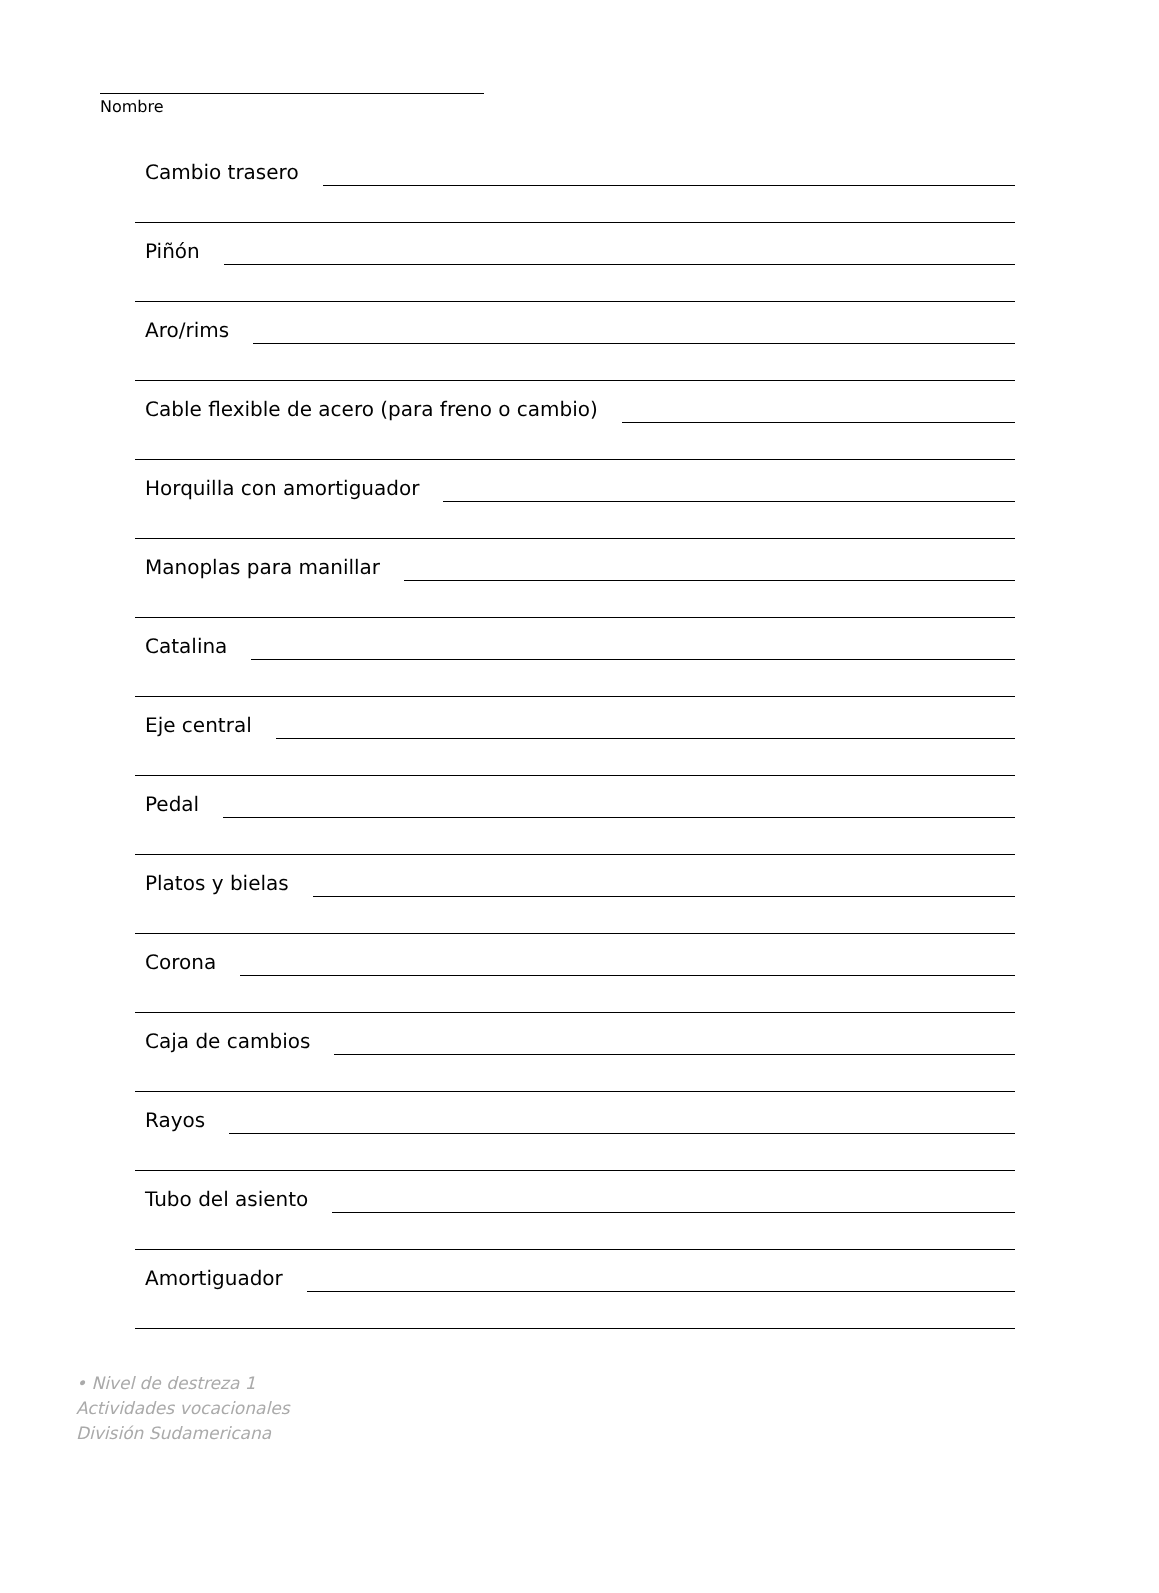Nombre
Cambio trasero
Piñón
Aro/rims
Cable flexible de acero (para freno o cambio)
Horquilla con amortiguador
Manoplas para manillar
Catalina
Eje central
Pedal
Platos y bielas
Corona
Caja de cambios
Rayos
Tubo del asiento
Amortiguador
• Nivel de destreza 1
Actividades vocacionales
División Sudamericana